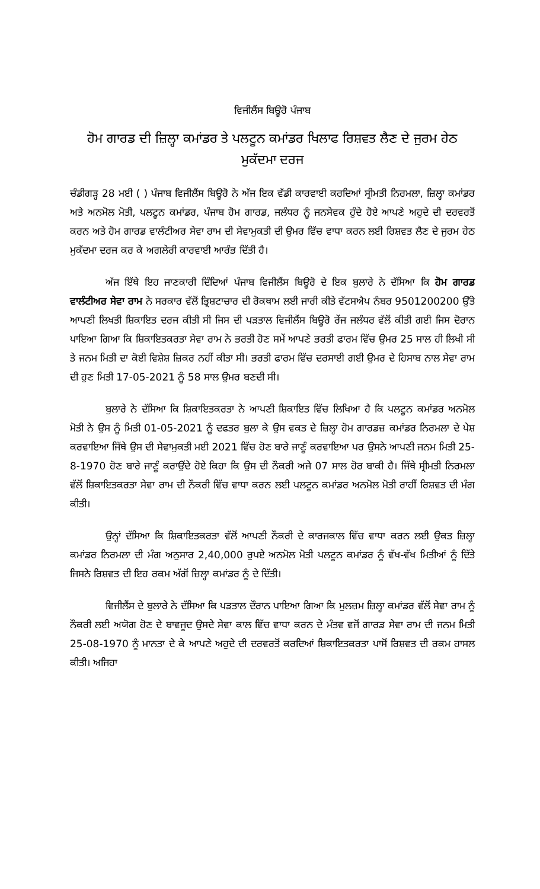ਵਿਜੀਲੈਂਸ ਬਿਊਰੋ ਪੰਜਾਬ
ਹੋਮ ਗਾਰਡ ਦੀ ਜ਼ਿਲ੍ਹਾ ਕਮਾਂਡਰ ਤੇ ਪਲਟੂਨ ਕਮਾਂਡਰ ਖਿਲਾਫ ਰਿਸ਼ਵਤ ਲੈਣ ਦੇ ਜੁਰਮ ਹੇਠ ਮੁਕੱਦਮਾ ਦਰਜ
ਚੰਡੀਗੜ੍ਹ 28 ਮਈ ( ) ਪੰਜਾਬ ਵਿਜੀਲੈਂਸ ਬਿਊਰੋ ਨੇ ਅੱਜ ਇਕ ਵੱਡੀ ਕਾਰਵਾਈ ਕਰਦਿਆਂ ਸ੍ਰੀਮਤੀ ਨਿਰਮਲਾ, ਜ਼ਿਲ੍ਹਾ ਕਮਾਂਡਰ ਅਤੇ ਅਨਮੋਲ ਮੋਤੀ, ਪਲਟੂਨ ਕਮਾਂਡਰ, ਪੰਜਾਬ ਹੋਮ ਗਾਰਡ, ਜਲੰਧਰ ਨੂੰ ਜਨਸੇਵਕ ਹੁੰਦੇ ਹੋਏ ਆਪਣੇ ਅਹੁਦੇ ਦੀ ਦਰਵਰਤੋਂ ਕਰਨ ਅਤੇ ਹੋਮ ਗਾਰਡ ਵਾਲੰਟੀਅਰ ਸੇਵਾ ਰਾਮ ਦੀ ਸੇਵਾਮੁਕਤੀ ਦੀ ਉਮਰ ਵਿੱਚ ਵਾਧਾ ਕਰਨ ਲਈ ਰਿਸ਼ਵਤ ਲੈਣ ਦੇ ਜੁਰਮ ਹੇਠ ਮੁਕੱਦਮਾ ਦਰਜ ਕਰ ਕੇ ਅਗਲੇਰੀ ਕਾਰਵਾਈ ਆਰੰਭ ਦਿੱਤੀ ਹੈ।
ਅੱਜ ਇੱਥੇ ਇਹ ਜਾਣਕਾਰੀ ਦਿੰਦਿਆਂ ਪੰਜਾਬ ਵਿਜੀਲੈਂਸ ਬਿਊਰੋ ਦੇ ਇਕ ਬੁਲਾਰੇ ਨੇ ਦੱਸਿਆ ਕਿ ਹੋਮ ਗਾਰਡ ਵਾਲੰਟੀਅਰ ਸੇਵਾ ਰਾਮ ਨੇ ਸਰਕਾਰ ਵੱਲੋਂ ਭ੍ਰਿਸ਼ਟਾਚਾਰ ਦੀ ਰੋਕਥਾਮ ਲਈ ਜਾਰੀ ਕੀਤੇ ਵੱਟਸਐਪ ਨੰਬਰ 9501200200 ਉੱਤੇ ਆਪਣੀ ਲਿਖਤੀ ਸ਼ਿਕਾਇਤ ਦਰਜ ਕੀਤੀ ਸੀ ਜਿਸ ਦੀ ਪੜਤਾਲ ਵਿਜੀਲੈਂਸ ਬਿਊਰੋ ਰੇਂਜ ਜਲੰਧਰ ਵੱਲੋਂ ਕੀਤੀ ਗਈ ਜਿਸ ਦੋਰਾਨ ਪਾਇਆ ਗਿਆ ਕਿ ਸ਼ਿਕਾਇਤਕਰਤਾ ਸੇਵਾ ਰਾਮ ਨੇ ਭਰਤੀ ਹੋਣ ਸਮੇਂ ਆਪਣੇ ਭਰਤੀ ਫਾਰਮ ਵਿੱਚ ਉਮਰ 25 ਸਾਲ ਹੀ ਲਿਖੀ ਸੀ ਤੇ ਜਨਮ ਮਿਤੀ ਦਾ ਕੋਈ ਵਿਸ਼ੇਸ਼ ਜ਼ਿਕਰ ਨਹੀਂ ਕੀਤਾ ਸੀ। ਭਰਤੀ ਫਾਰਮ ਵਿੱਚ ਦਰਸਾਈ ਗਈ ਉਮਰ ਦੇ ਹਿਸਾਬ ਨਾਲ ਸੇਵਾ ਰਾਮ ਦੀ ਹੁਣ ਮਿਤੀ 17-05-2021 ਨੂੰ 58 ਸਾਲ ਉਮਰ ਬਣਦੀ ਸੀ।
ਬੁਲਾਰੇ ਨੇ ਦੱਸਿਆ ਕਿ ਸ਼ਿਕਾਇਤਕਰਤਾ ਨੇ ਆਪਣੀ ਸ਼ਿਕਾਇਤ ਵਿੱਚ ਲਿਖਿਆ ਹੈ ਕਿ ਪਲਟੂਨ ਕਮਾਂਡਰ ਅਨਮੋਲ ਮੋਤੀ ਨੇ ਉਸ ਨੂੰ ਮਿਤੀ 01-05-2021 ਨੂੰ ਦਫਤਰ ਬੁਲਾ ਕੇ ਉਸ ਵਕਤ ਦੇ ਜ਼ਿਲ੍ਹਾ ਹੋਮ ਗਾਰਡਜ਼ ਕਮਾਂਡਰ ਨਿਰਮਲਾ ਦੇ ਪੇਸ਼ ਕਰਵਾਇਆ ਜਿੱਥੇ ਉਸ ਦੀ ਸੇਵਾਮੁਕਤੀ ਮਈ 2021 ਵਿੱਚ ਹੋਣ ਬਾਰੇ ਜਾਣੂੰ ਕਰਵਾਇਆ ਪਰ ਉਸਨੇ ਆਪਣੀ ਜਨਮ ਮਿਤੀ 25-8-1970 ਹੋਣ ਬਾਰੇ ਜਾਣੂੰ ਕਰਾਉਂਦੇ ਹੋਏ ਕਿਹਾ ਕਿ ਉਸ ਦੀ ਨੌਕਰੀ ਅਜੇ 07 ਸਾਲ ਹੋਰ ਬਾਕੀ ਹੈ। ਜਿੱਥੇ ਸ੍ਰੀਮਤੀ ਨਿਰਮਲਾ ਵੱਲੋਂ ਸ਼ਿਕਾਇਤਕਰਤਾ ਸੇਵਾ ਰਾਮ ਦੀ ਨੌਕਰੀ ਵਿੱਚ ਵਾਧਾ ਕਰਨ ਲਈ ਪਲਟੂਨ ਕਮਾਂਡਰ ਅਨਮੋਲ ਮੋਤੀ ਰਾਹੀਂ ਰਿਸ਼ਵਤ ਦੀ ਮੰਗ ਕੀਤੀ।
ਉਨ੍ਹਾਂ ਦੱਸਿਆ ਕਿ ਸ਼ਿਕਾਇਤਕਰਤਾ ਵੱਲੋਂ ਆਪਣੀ ਨੌਕਰੀ ਦੇ ਕਾਰਜਕਾਲ ਵਿੱਚ ਵਾਧਾ ਕਰਨ ਲਈ ਉਕਤ ਜ਼ਿਲ੍ਹਾ ਕਮਾਂਡਰ ਨਿਰਮਲਾ ਦੀ ਮੰਗ ਅਨੁਸਾਰ 2,40,000 ਰੁਪਏ ਅਨਮੋਲ ਮੋਤੀ ਪਲਟੂਨ ਕਮਾਂਡਰ ਨੂੰ ਵੱਖ-ਵੱਖ ਮਿਤੀਆਂ ਨੂੰ ਦਿੱਤੇ ਜਿਸਨੇ ਰਿਸ਼ਵਤ ਦੀ ਇਹ ਰਕਮ ਅੱਗੋਂ ਜ਼ਿਲ੍ਹਾ ਕਮਾਂਡਰ ਨੂੰ ਦੇ ਦਿੱਤੀ।
ਵਿਜੀਲੈਂਸ ਦੇ ਬੁਲਾਰੇ ਨੇ ਦੱਸਿਆ ਕਿ ਪੜਤਾਲ ਦੌਰਾਨ ਪਾਇਆ ਗਿਆ ਕਿ ਮੁਲਜ਼ਮ ਜ਼ਿਲ੍ਹਾ ਕਮਾਂਡਰ ਵੱਲੋਂ ਸੇਵਾ ਰਾਮ ਨੂੰ ਨੌਕਰੀ ਲਈ ਅਯੋਗ ਹੋਣ ਦੇ ਬਾਵਜੂਦ ਉਸਦੇ ਸੇਵਾ ਕਾਲ ਵਿੱਚ ਵਾਧਾ ਕਰਨ ਦੇ ਮੰਤਵ ਵਜੋਂ ਗਾਰਡ ਸੇਵਾ ਰਾਮ ਦੀ ਜਨਮ ਮਿਤੀ 25-08-1970 ਨੂੰ ਮਾਨਤਾ ਦੇ ਕੇ ਆਪਣੇ ਅਹੁਦੇ ਦੀ ਦਰਵਰਤੋਂ ਕਰਦਿਆਂ ਸ਼ਿਕਾਇਤਕਰਤਾ ਪਾਸੋਂ ਰਿਸ਼ਵਤ ਦੀ ਰਕਮ ਹਾਸਲ ਕੀਤੀ। ਅਜਿਹਾ